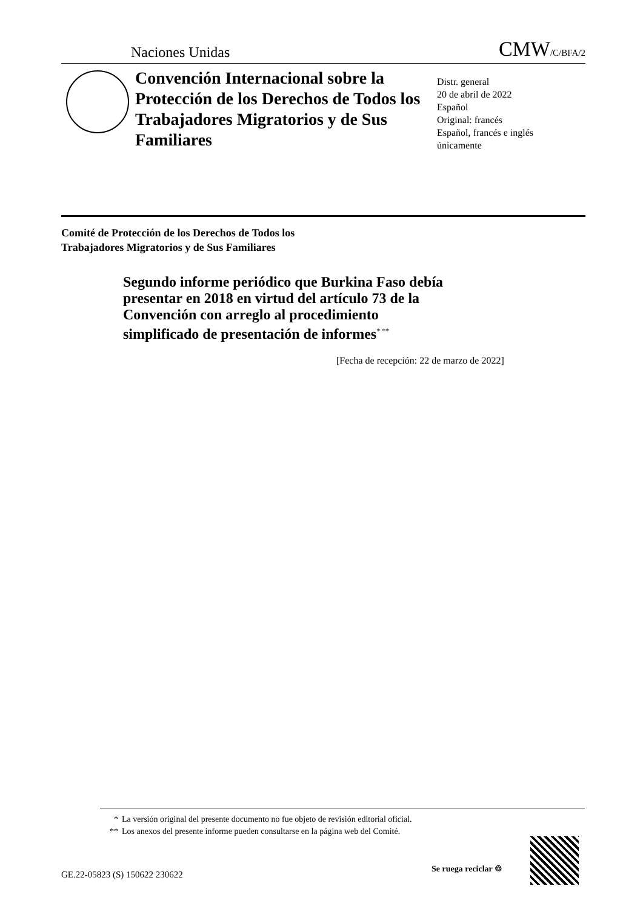Naciones Unidas CMW/C/BFA/2
Convención Internacional sobre la Protección de los Derechos de Todos los Trabajadores Migratorios y de Sus Familiares
Distr. general
20 de abril de 2022
Español
Original: francés
Español, francés e inglés
únicamente
Comité de Protección de los Derechos de Todos los
Trabajadores Migratorios y de Sus Familiares
Segundo informe periódico que Burkina Faso debía presentar en 2018 en virtud del artículo 73 de la Convención con arreglo al procedimiento simplificado de presentación de informes<sup>* **</sup>
[Fecha de recepción: 22 de marzo de 2022]
* La versión original del presente documento no fue objeto de revisión editorial oficial.
** Los anexos del presente informe pueden consultarse en la página web del Comité.
GE.22-05823 (S) 150622 230622
Se ruega reciclar ♲